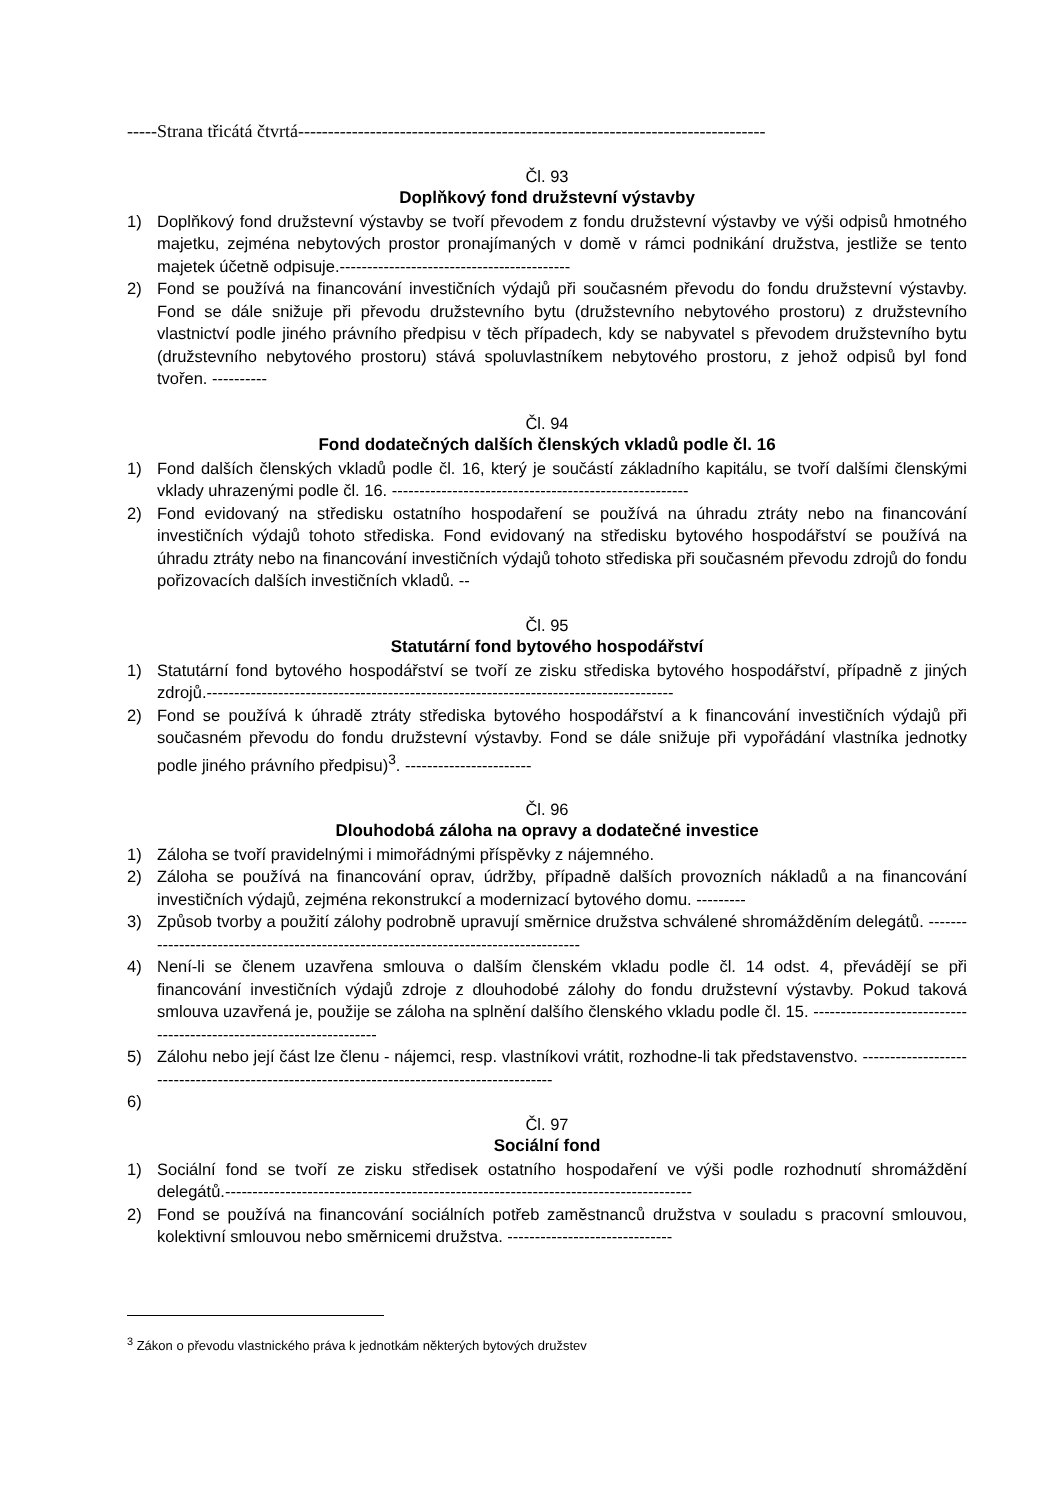-----Strana třicátá čtvrtá------------------------------------------------------------------------------
Čl. 93
Doplňkový fond družstevní výstavby
1) Doplňkový fond družstevní výstavby se tvoří převodem z fondu družstevní výstavby ve výši odpisů hmotného majetku, zejména nebytových prostor pronajímaných v domě v rámci podnikání družstva, jestliže se tento majetek účetně odpisuje.------------------------------------------
2) Fond se používá na financování investičních výdajů při současném převodu do fondu družstevní výstavby. Fond se dále snižuje při převodu družstevního bytu (družstevního nebytového prostoru) z družstevního vlastnictví podle jiného právního předpisu v těch případech, kdy se nabyvatel s převodem družstevního bytu (družstevního nebytového prostoru) stává spoluvlastníkem nebytového prostoru, z jehož odpisů byl fond tvořen. ----------
Čl. 94
Fond dodatečných dalších členských vkladů podle čl. 16
1) Fond dalších členských vkladů podle čl. 16, který je součástí základního kapitálu, se tvoří dalšími členskými vklady uhrazenými podle čl. 16. ------------------------------------------------------
2) Fond evidovaný na středisku ostatního hospodaření se používá na úhradu ztráty nebo na financování investičních výdajů tohoto střediska. Fond evidovaný na středisku bytového hospodářství se používá na úhradu ztráty nebo na financování investičních výdajů tohoto střediska při současném převodu zdrojů do fondu pořizovacích dalších investičních vkladů. --
Čl. 95
Statutární fond bytového hospodářství
1) Statutární fond bytového hospodářství se tvoří ze zisku střediska bytového hospodářství, případně z jiných zdrojů.-------------------------------------------------------------------------------------
2) Fond se používá k úhradě ztráty střediska bytového hospodářství a k financování investičních výdajů při současném převodu do fondu družstevní výstavby. Fond se dále snižuje při vypořádání vlastníka jednotky podle jiného právního předpisu)<sup>3</sup>. -----------------------
Čl. 96
Dlouhodobá záloha na opravy a dodatečné investice
1) Záloha se tvoří pravidelnými i mimořádnými příspěvky z nájemného.
2) Záloha se používá na financování oprav, údržby, případně dalších provozních nákladů a na financování investičních výdajů, zejména rekonstrukcí a modernizací bytového domu. ---------
3) Způsob tvorby a použití zálohy podrobně upravují směrnice družstva schválené shromážděním delegátů. ------------------------------------------------------------------------------------
4) Není-li se členem uzavřena smlouva o dalším členském vkladu podle čl. 14 odst. 4, převádějí se při financování investičních výdajů zdroje z dlouhodobé zálohy do fondu družstevní výstavby. Pokud taková smlouva uzavřená je, použije se záloha na splnění dalšího členského vkladu podle čl. 15. --------------------------------------------------------------------
5) Zálohu nebo její část lze členu - nájemci, resp. vlastníkovi vrátit, rozhodne-li tak představenstvo. -------------------------------------------------------------------------------------------
6)
Čl. 97
Sociální fond
1) Sociální fond se tvoří ze zisku středisek ostatního hospodaření ve výši podle rozhodnutí shromáždění delegátů.-------------------------------------------------------------------------------------
2) Fond se používá na financování sociálních potřeb zaměstnanců družstva v souladu s pracovní smlouvou, kolektivní smlouvou nebo směrnicemi družstva. ------------------------------
<sup>3</sup> Zákon o převodu vlastnického práva k jednotkám některých bytových družstev